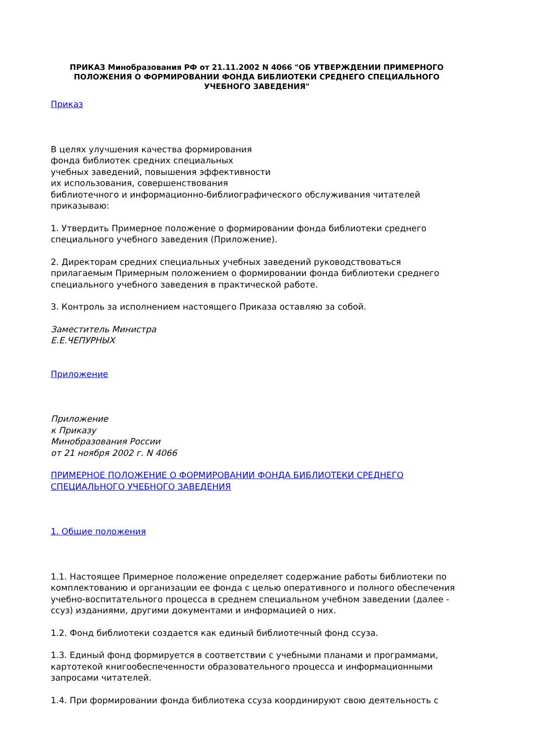ПРИКАЗ Минобразования РФ от 21.11.2002 N 4066 "ОБ УТВЕРЖДЕНИИ ПРИМЕРНОГО ПОЛОЖЕНИЯ О ФОРМИРОВАНИИ ФОНДА БИБЛИОТЕКИ СРЕДНЕГО СПЕЦИАЛЬНОГО УЧЕБНОГО ЗАВЕДЕНИЯ"
Приказ
В целях улучшения качества формирования
фонда библиотек средних специальных
учебных заведений, повышения эффективности
их использования, совершенствования
библиотечного и информационно-библиографического обслуживания читателей приказываю:
1. Утвердить Примерное положение о формировании фонда библиотеки среднего специального учебного заведения (Приложение).
2. Директорам средних специальных учебных заведений руководствоваться прилагаемым Примерным положением о формировании фонда библиотеки среднего специального учебного заведения в практической работе.
3. Контроль за исполнением настоящего Приказа оставляю за собой.
Заместитель Министра
Е.Е.ЧЕПУРНЫХ
Приложение
Приложение
к Приказу
Минобразования России
от 21 ноября 2002 г. N 4066
ПРИМЕРНОЕ ПОЛОЖЕНИЕ О ФОРМИРОВАНИИ ФОНДА БИБЛИОТЕКИ СРЕДНЕГО СПЕЦИАЛЬНОГО УЧЕБНОГО ЗАВЕДЕНИЯ
1. Общие положения
1.1. Настоящее Примерное положение определяет содержание работы библиотеки по комплектованию и организации ее фонда с целью оперативного и полного обеспечения учебно-воспитательного процесса в среднем специальном учебном заведении (далее - ссуз) изданиями, другими документами и информацией о них.
1.2. Фонд библиотеки создается как единый библиотечный фонд ссуза.
1.3. Единый фонд формируется в соответствии с учебными планами и программами, картотекой книгообеспеченности образовательного процесса и информационными запросами читателей.
1.4. При формировании фонда библиотека ссуза координируют свою деятельность с